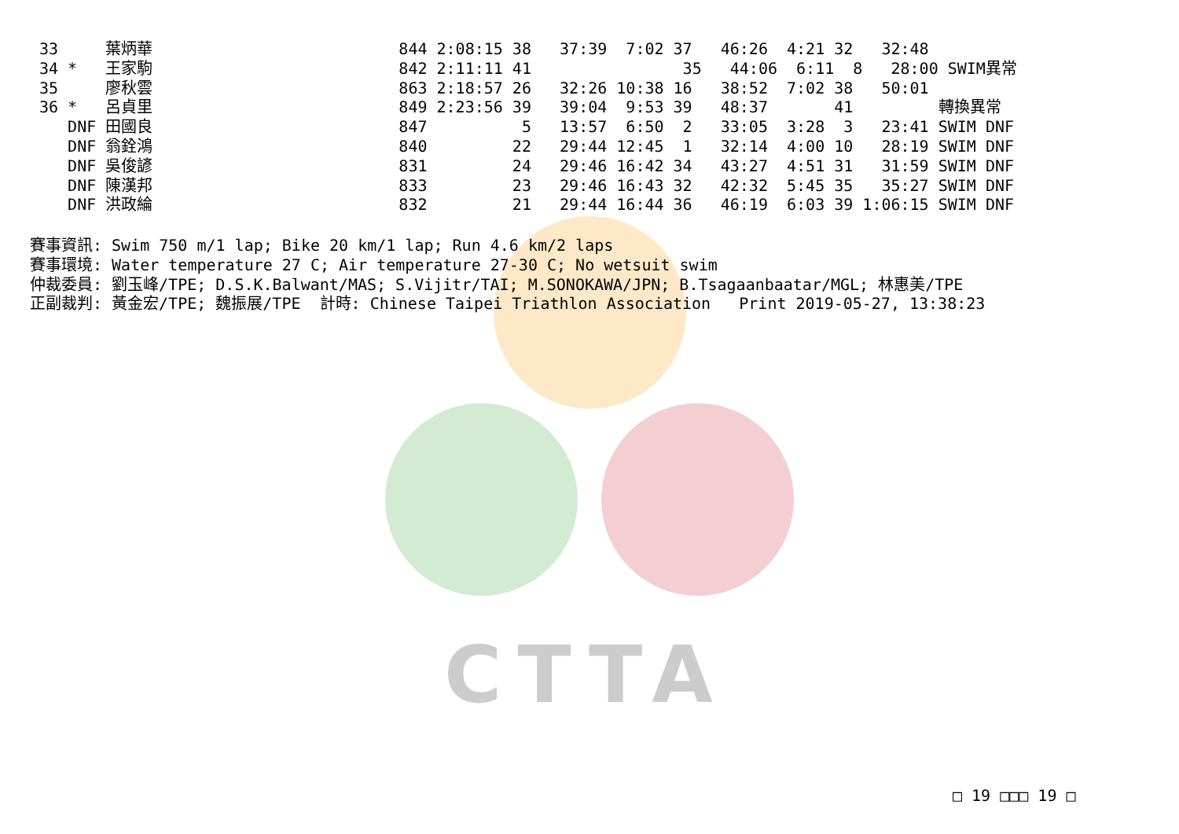CTTA
33     葉炳華                          844 2:08:15 38   37:39  7:02 37   46:26  4:21 32   32:48
34 *   王家駒                          842 2:11:11 41                35   44:06  6:11  8   28:00 SWIM異常
35     廖秋雲                          863 2:18:57 26   32:26 10:38 16   38:52  7:02 38   50:01
36 *   呂貞里                          849 2:23:56 39   39:04  9:53 39   48:37       41         轉換異常
   DNF 田國良                          847          5   13:57  6:50  2   33:05  3:28  3   23:41 SWIM DNF
   DNF 翁銓鴻                          840         22   29:44 12:45  1   32:14  4:00 10   28:19 SWIM DNF
   DNF 吳俊諺                          831         24   29:46 16:42 34   43:27  4:51 31   31:59 SWIM DNF
   DNF 陳漢邦                          833         23   29:46 16:43 32   42:32  5:45 35   35:27 SWIM DNF
   DNF 洪政綸                          832         21   29:44 16:44 36   46:19  6:03 39 1:06:15 SWIM DNF
賽事資訊: Swim 750 m/1 lap; Bike 20 km/1 lap; Run 4.6 km/2 laps
賽事環境: Water temperature 27 C; Air temperature 27-30 C; No wetsuit swim
仲裁委員: 劉玉峰/TPE; D.S.K.Balwant/MAS; S.Vijitr/TAI; M.SONOKAWA/JPN; B.Tsagaanbaatar/MGL; 林惠美/TPE
正副裁判: 黃金宏/TPE; 魏振展/TPE  計時: Chinese Taipei Triathlon Association   Print 2019-05-27, 13:38:23
□ 19 □□□ 19 □